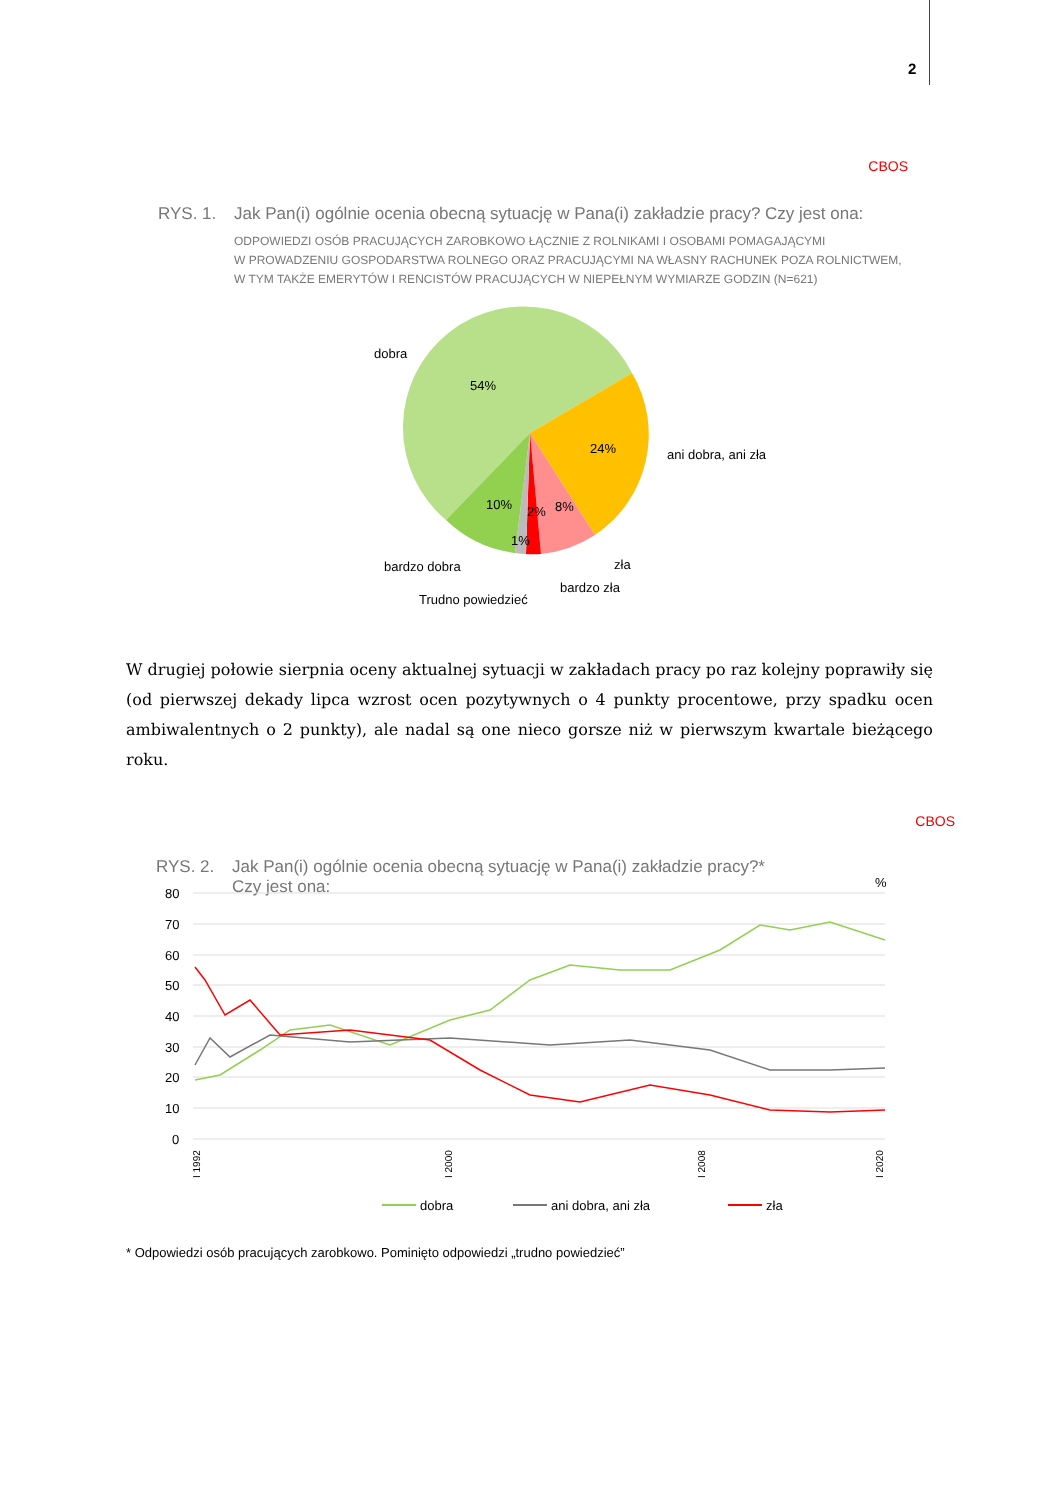2
CBOS
RYS. 1. Jak Pan(i) ogólnie ocenia obecną sytuację w Pana(i) zakładzie pracy? Czy jest ona:
ODPOWIEDZI OSÓB PRACUJĄCYCH ZAROBKOWO ŁĄCZNIE Z ROLNIKAMI I OSOBAMI POMAGAJĄCYMI
W PROWADZENIU GOSPODARSTWA ROLNEGO ORAZ PRACUJĄCYMI NA WŁASNY RACHUNEK POZA ROLNICTWEM,
W TYM TAKŻE EMERYTÓW I RENCISTÓW PRACUJĄCYCH W NIEPEŁNYM WYMIARZE GODZIN (N=621)
dobra
54%
24%
ani dobra, ani zła
10%
2%
8%
1%
bardzo dobra
zła
bardzo zła
Trudno powiedzieć
W drugiej połowie sierpnia oceny aktualnej sytuacji w zakładach pracy po raz kolejny poprawiły się (od pierwszej dekady lipca wzrost ocen pozytywnych o 4 punkty procentowe, przy spadku ocen ambiwalentnych o 2 punkty), ale nadal są one nieco gorsze niż w pierwszym kwartale bieżącego roku.
CBOS
RYS. 2. Jak Pan(i) ogólnie ocenia obecną sytuację w Pana(i) zakładzie pracy?*
Czy jest ona:
%
80
70
60
50
40
30
20
10
0
I 1992
I 2000
I 2008
I 2020
dobra
ani dobra, ani zła
zła
* Odpowiedzi osób pracujących zarobkowo. Pominięto odpowiedzi „trudno powiedzieć”